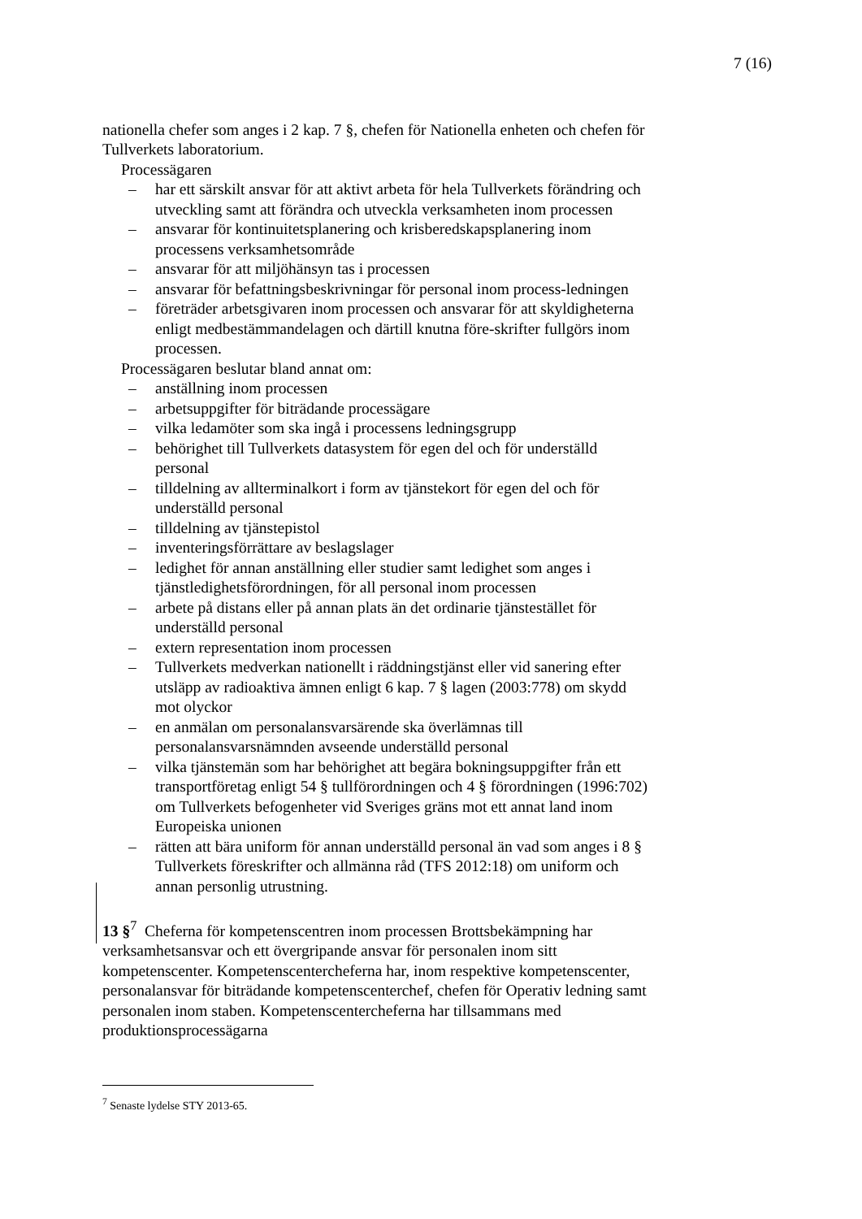7 (16)
nationella chefer som anges i 2 kap. 7 §, chefen för Nationella enheten och chefen för Tullverkets laboratorium.
Processägaren
– har ett särskilt ansvar för att aktivt arbeta för hela Tullverkets förändring och utveckling samt att förändra och utveckla verksamheten inom processen
– ansvarar för kontinuitetsplanering och krisberedskapsplanering inom processens verksamhetsområde
– ansvarar för att miljöhänsyn tas i processen
– ansvarar för befattningsbeskrivningar för personal inom process-ledningen
– företräder arbetsgivaren inom processen och ansvarar för att skyldigheterna enligt medbestämmandelagen och därtill knutna före-skrifter fullgörs inom processen.
Processägaren beslutar bland annat om:
– anställning inom processen
– arbetsuppgifter för biträdande processägare
– vilka ledamöter som ska ingå i processens ledningsgrupp
– behörighet till Tullverkets datasystem för egen del och för underställd personal
– tilldelning av allterminalkort i form av tjänstekort för egen del och för underställd personal
– tilldelning av tjänstepistol
– inventeringsförrättare av beslagslager
– ledighet för annan anställning eller studier samt ledighet som anges i tjänstledighetsförordningen, för all personal inom processen
– arbete på distans eller på annan plats än det ordinarie tjänstestället för underställd personal
– extern representation inom processen
– Tullverkets medverkan nationellt i räddningstjänst eller vid sanering efter utsläpp av radioaktiva ämnen enligt 6 kap. 7 § lagen (2003:778) om skydd mot olyckor
– en anmälan om personalansvarsärende ska överlämnas till personalansvarsnämnden avseende underställd personal
– vilka tjänstemän som har behörighet att begära bokningsuppgifter från ett transportföretag enligt 54 § tullförordningen och 4 § förordningen (1996:702) om Tullverkets befogenheter vid Sveriges gräns mot ett annat land inom Europeiska unionen
– rätten att bära uniform för annan underställd personal än vad som anges i 8 § Tullverkets föreskrifter och allmänna råd (TFS 2012:18) om uniform och annan personlig utrustning.
13 §<sup>7</sup> Cheferna för kompetenscentren inom processen Brottsbekämpning har verksamhetsansvar och ett övergripande ansvar för personalen inom sitt kompetenscenter. Kompetenscentercheferna har, inom respektive kompetenscenter, personalansvar för biträdande kompetenscenterchef, chefen för Operativ ledning samt personalen inom staben. Kompetenscentercheferna har tillsammans med produktionsprocessägarna
<sup>7</sup> Senaste lydelse STY 2013-65.